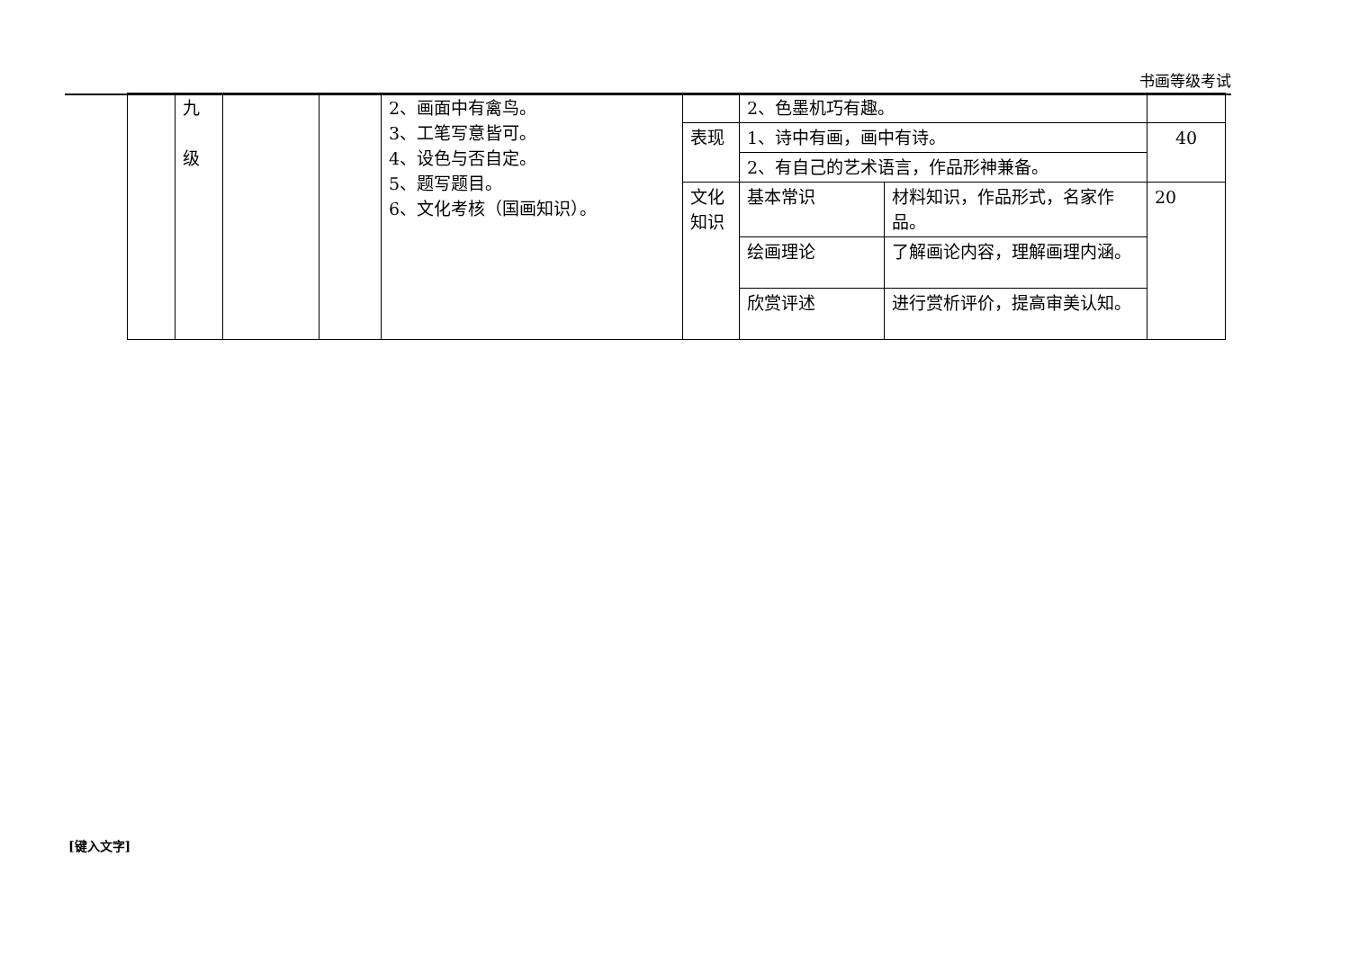书画等级考试
| | 九 级 | | | 2、画面中有禽鸟。 3、工笔写意皆可。 4、设色与否自定。 5、题写题目。 6、文化考核（国画知识）。 | | 2、色墨机巧有趣。 | | |
| | | | | | 表现 | 1、诗中有画，画中有诗。 | | 40 |
| | | | | | | 2、有自己的艺术语言，作品形神兼备。 | | |
| | | | | | 文化知识 | 基本常识 | 材料知识，作品形式，名家作品。 | 20 |
| | | | | | | 绘画理论 | 了解画论内容，理解画理内涵。 | |
| | | | | | | 欣赏评述 | 进行赏析评价，提高审美认知。 | |
[键入文字]